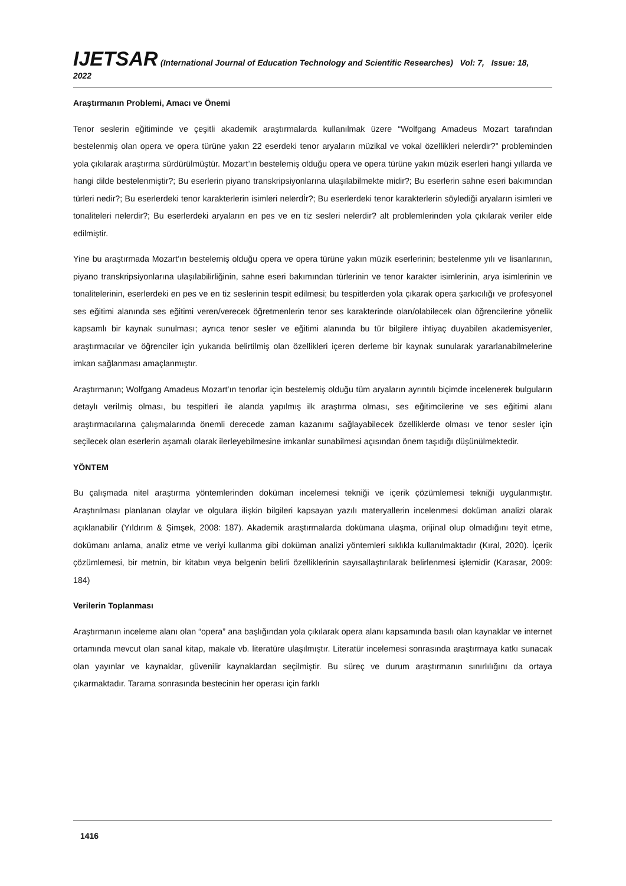IJETSAR (International Journal of Education Technology and Scientific Researches) Vol: 7, Issue: 18, 2022
Araştırmanın Problemi, Amacı ve Önemi
Tenor seslerin eğitiminde ve çeşitli akademik araştırmalarda kullanılmak üzere “Wolfgang Amadeus Mozart tarafından bestelenmiş olan opera ve opera türüne yakın 22 eserdeki tenor aryaların müzikal ve vokal özellikleri nelerdir?” probleminden yola çıkılarak araştırma sürdürülmüştür. Mozart’ın bestelemiş olduğu opera ve opera türüne yakın müzik eserleri hangi yıllarda ve hangi dilde bestelenmiştir?; Bu eserlerin piyano transkripsiyonlarına ulaşılabilmekte midir?; Bu eserlerin sahne eseri bakımından türleri nedir?; Bu eserlerdeki tenor karakterlerin isimleri nelerdİr?; Bu eserlerdeki tenor karakterlerin söylediği aryaların isimleri ve tonaliteleri nelerdir?; Bu eserlerdeki aryaların en pes ve en tiz sesleri nelerdir? alt problemlerinden yola çıkılarak veriler elde edilmiştir.
Yine bu araştırmada Mozart’ın bestelemiş olduğu opera ve opera türüne yakın müzik eserlerinin; bestelenme yılı ve lisanlarının, piyano transkripsiyonlarına ulaşılabilirliğinin, sahne eseri bakımından türlerinin ve tenor karakter isimlerinin, arya isimlerinin ve tonalitelerinin, eserlerdeki en pes ve en tiz seslerinin tespit edilmesi; bu tespitlerden yola çıkarak opera şarkıcılığı ve profesyonel ses eğitimi alanında ses eğitimi veren/verecek öğretmenlerin tenor ses karakterinde olan/olabilecek olan öğrencilerine yönelik kapsamlı bir kaynak sunulması; ayrıca tenor sesler ve eğitimi alanında bu tür bilgilere ihtiyaç duyabilen akademisyenler, araştırmacılar ve öğrenciler için yukarıda belirtilmiş olan özellikleri içeren derleme bir kaynak sunularak yararlanabilmelerine imkan sağlanması amaçlanmıştır.
Araştırmanın; Wolfgang Amadeus Mozart’ın tenorlar için bestelemiş olduğu tüm aryaların ayrıntılı biçimde incelenerek bulguların detaylı verilmiş olması, bu tespitleri ile alanda yapılmış ilk araştırma olması, ses eğitimcilerine ve ses eğitimi alanı araştırmacılarına çalışmalarında önemli derecede zaman kazanımı sağlayabilecek özelliklerde olması ve tenor sesler için seçilecek olan eserlerin aşamalı olarak ilerleyebilmesine imkanlar sunabilmesi açısından önem taşıdığı düşünülmektedir.
YÖNTEM
Bu çalışmada nitel araştırma yöntemlerinden doküman incelemesi tekniği ve içerik çözümlemesi tekniği uygulanmıştır. Araştırılması planlanan olaylar ve olgulara ilişkin bilgileri kapsayan yazılı materyallerin incelenmesi doküman analizi olarak açıklanabilir (Yıldırım & Şimşek, 2008: 187). Akademik araştırmalarda dokümana ulaşma, orijinal olup olmadığını teyit etme, dokümanı anlama, analiz etme ve veriyi kullanma gibi doküman analizi yöntemleri sıklıkla kullanılmaktadır (Kıral, 2020). İçerik çözümlemesi, bir metnin, bir kitabın veya belgenin belirli özelliklerinin sayısallaştırılarak belirlenmesi işlemidir (Karasar, 2009: 184)
Verilerin Toplanması
Araştırmanın inceleme alanı olan “opera” ana başlığından yola çıkılarak opera alanı kapsamında basılı olan kaynaklar ve internet ortamında mevcut olan sanal kitap, makale vb. literatüre ulaşılmıştır. Literatür incelemesi sonrasında araştırmaya katkı sunacak olan yayınlar ve kaynaklar, güvenilir kaynaklardan seçilmiştir. Bu süreç ve durum araştırmanın sınırlılığını da ortaya çıkarmaktadır. Tarama sonrasında bestecinin her operası için farklı
1416